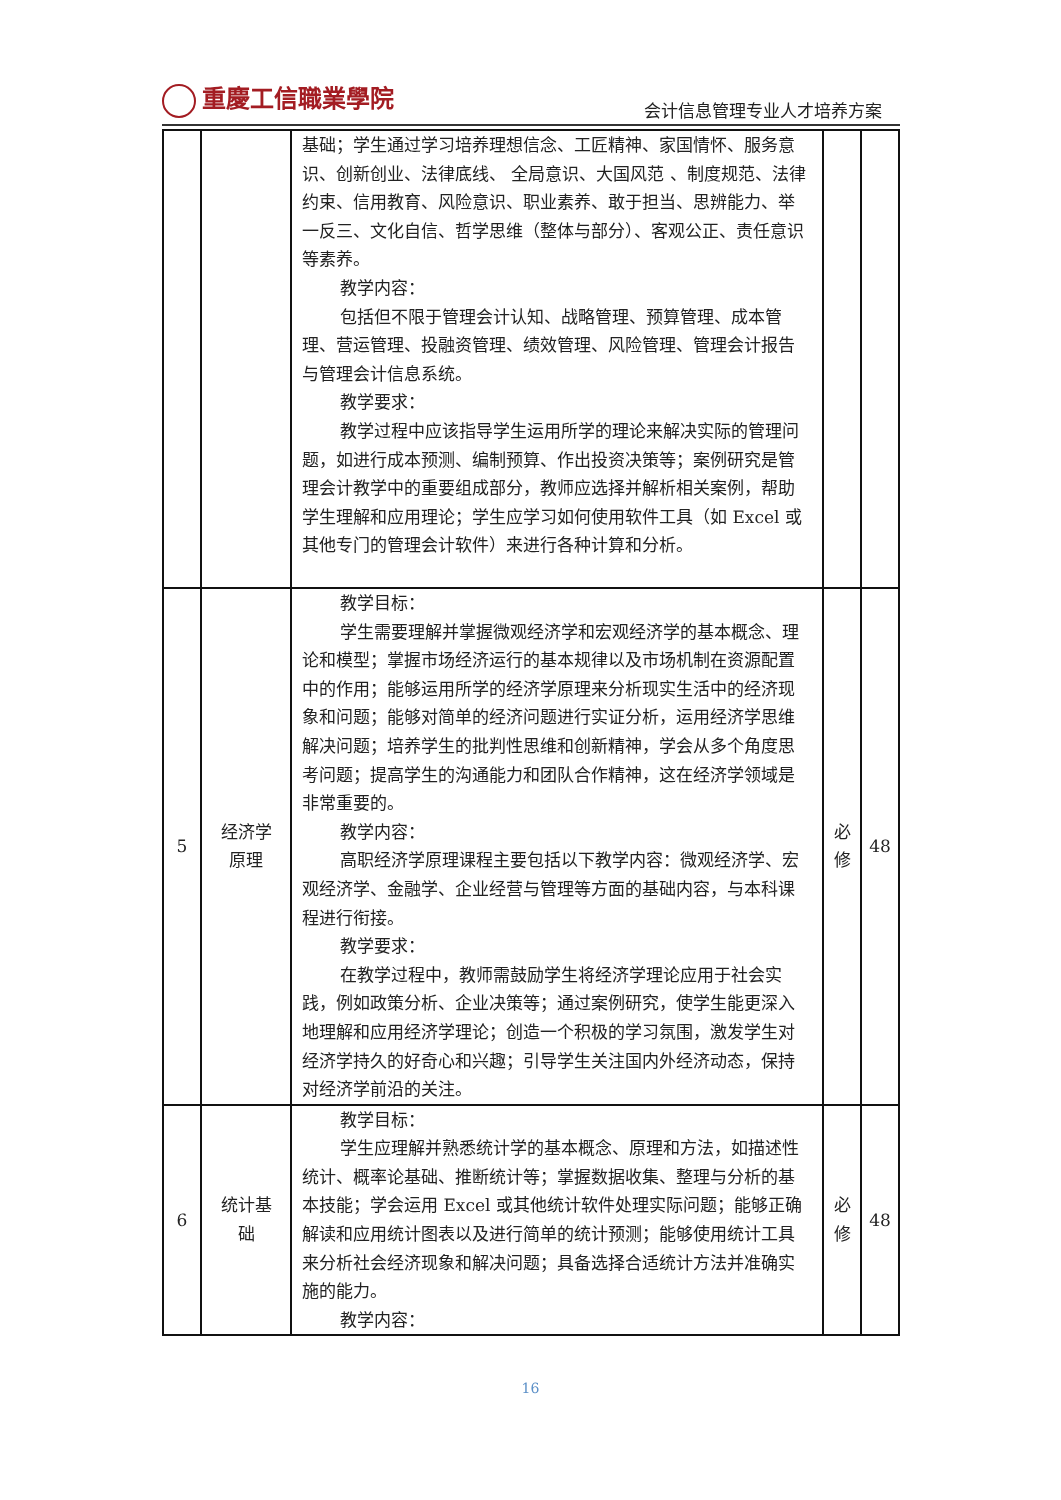重慶工信職業學院
会计信息管理专业人才培养方案
| | | 基础；学生通过学习培养理想信念、工匠精神、家国情怀、服务意识、创新创业、法律底线、 全局意识、大国风范 、制度规范、法律约束、信用教育、风险意识、职业素养、敢于担当、思辨能力、举一反三、文化自信、哲学思维（整体与部分）、客观公正、责任意识等素养。 教学内容： 包括但不限于管理会计认知、战略管理、预算管理、成本管理、营运管理、投融资管理、绩效管理、风险管理、管理会计报告与管理会计信息系统。 教学要求： 教学过程中应该指导学生运用所学的理论来解决实际的管理问题，如进行成本预测、编制预算、作出投资决策等；案例研究是管理会计教学中的重要组成部分，教师应选择并解析相关案例，帮助学生理解和应用理论；学生应学习如何使用软件工具（如 Excel 或其他专门的管理会计软件）来进行各种计算和分析。 | | |
| 5 | 经济学 原理 | 教学目标： 学生需要理解并掌握微观经济学和宏观经济学的基本概念、理论和模型；掌握市场经济运行的基本规律以及市场机制在资源配置中的作用；能够运用所学的经济学原理来分析现实生活中的经济现象和问题；能够对简单的经济问题进行实证分析，运用经济学思维解决问题；培养学生的批判性思维和创新精神，学会从多个角度思考问题；提高学生的沟通能力和团队合作精神，这在经济学领域是非常重要的。 教学内容： 高职经济学原理课程主要包括以下教学内容：微观经济学、宏观经济学、金融学、企业经营与管理等方面的基础内容，与本科课程进行衔接。 教学要求： 在教学过程中，教师需鼓励学生将经济学理论应用于社会实践，例如政策分析、企业决策等；通过案例研究，使学生能更深入地理解和应用经济学理论；创造一个积极的学习氛围，激发学生对经济学持久的好奇心和兴趣；引导学生关注国内外经济动态，保持对经济学前沿的关注。 | 必 修 | 48 |
| 6 | 统计基 础 | 教学目标： 学生应理解并熟悉统计学的基本概念、原理和方法，如描述性统计、概率论基础、推断统计等；掌握数据收集、整理与分析的基本技能；学会运用 Excel 或其他统计软件处理实际问题；能够正确解读和应用统计图表以及进行简单的统计预测；能够使用统计工具来分析社会经济现象和解决问题；具备选择合适统计方法并准确实施的能力。 教学内容： | 必 修 | 48 |
16